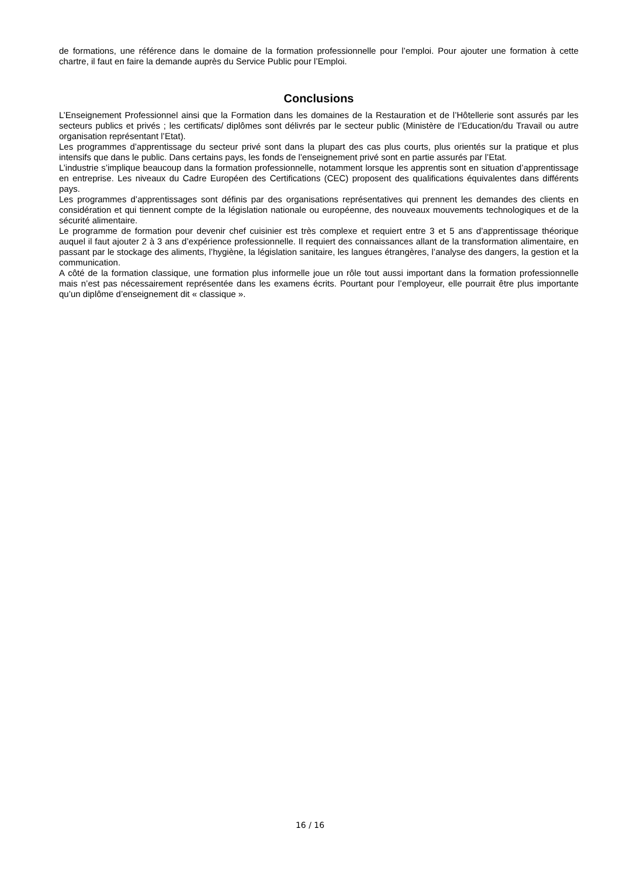de formations, une référence dans le domaine de la formation professionnelle pour l’emploi. Pour ajouter une formation à cette chartre, il faut en faire la demande auprès du Service Public pour l’Emploi.
Conclusions
L’Enseignement Professionnel ainsi que la Formation dans les domaines de la Restauration et de l’Hôtellerie sont assurés par les secteurs publics et privés ; les certificats/ diplômes sont délivrés par le secteur public (Ministère de l’Education/du Travail ou autre organisation représentant l’Etat).
Les programmes d’apprentissage du secteur privé sont dans la plupart des cas plus courts, plus orientés sur la pratique et plus intensifs que dans le public. Dans certains pays, les fonds de l’enseignement privé sont en partie assurés par l’Etat.
L’industrie s’implique beaucoup dans la formation professionnelle, notamment lorsque les apprentis sont en situation d’apprentissage en entreprise. Les niveaux du Cadre Européen des Certifications (CEC) proposent des qualifications équivalentes dans différents pays.
Les programmes d’apprentissages sont définis par des organisations représentatives qui prennent les demandes des clients en considération et qui tiennent compte de la législation nationale ou européenne, des nouveaux mouvements technologiques et de la sécurité alimentaire.
Le programme de formation pour devenir chef cuisinier est très complexe et requiert entre 3 et 5 ans d’apprentissage théorique auquel il faut ajouter 2 à 3 ans d’expérience professionnelle. Il requiert des connaissances allant de la transformation alimentaire, en passant par le stockage des aliments, l’hygiène, la législation sanitaire, les langues étrangères, l’analyse des dangers, la gestion et la communication.
A côté de la formation classique, une formation plus informelle joue un rôle tout aussi important dans la formation professionnelle mais n’est pas nécessairement représentée dans les examens écrits. Pourtant pour l’employeur, elle pourrait être plus importante qu’un diplôme d’enseignement dit « classique ».
16 / 16